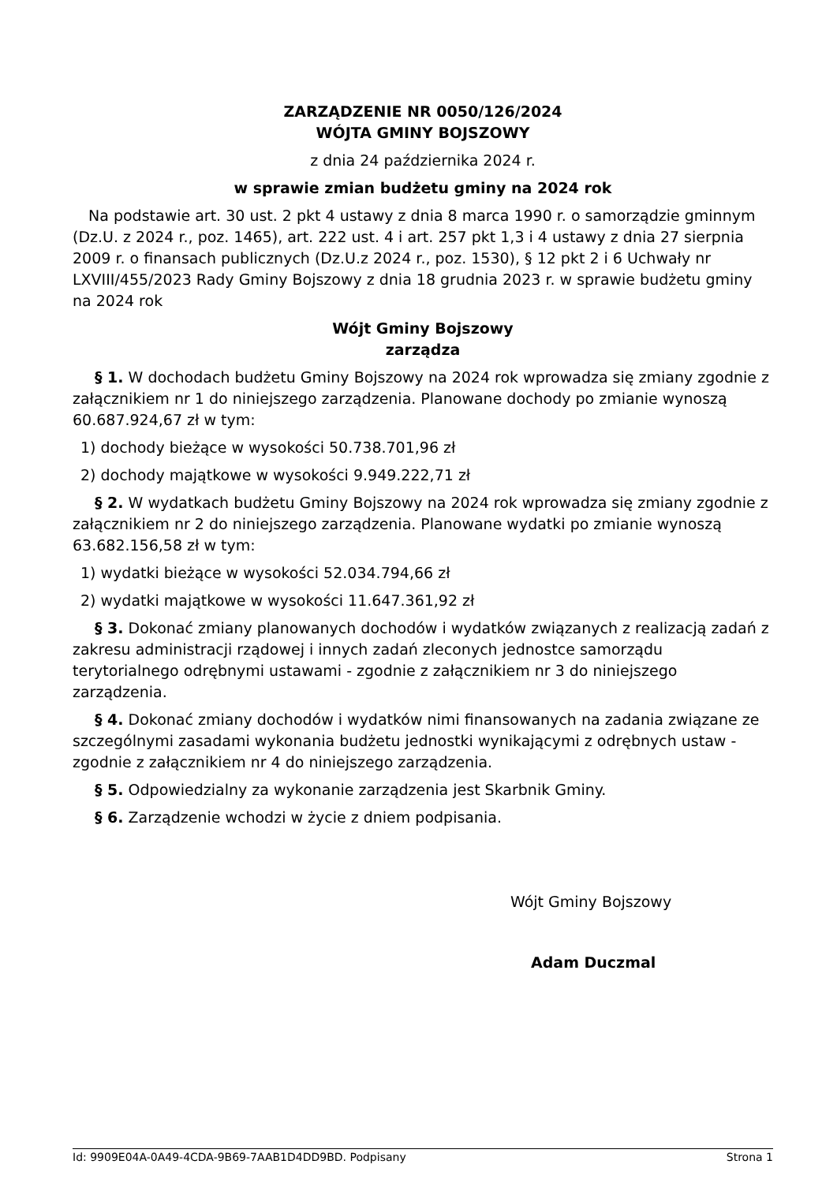ZARZĄDZENIE NR 0050/126/2024
WÓJTA GMINY BOJSZOWY
z dnia 24 października 2024 r.
w sprawie zmian budżetu gminy na 2024 rok
Na podstawie art. 30 ust. 2 pkt 4 ustawy z dnia 8 marca 1990 r. o samorządzie gminnym (Dz.U. z 2024 r., poz. 1465), art. 222 ust. 4 i art. 257 pkt 1,3 i 4 ustawy z dnia 27 sierpnia 2009 r. o finansach publicznych (Dz.U.z 2024 r., poz. 1530), § 12 pkt 2 i 6 Uchwały nr LXVIII/455/2023 Rady Gminy Bojszowy z dnia 18 grudnia 2023 r. w sprawie budżetu gminy na 2024 rok
Wójt Gminy Bojszowy
zarządza
§ 1. W dochodach budżetu Gminy Bojszowy na 2024 rok wprowadza się zmiany zgodnie z załącznikiem nr 1 do niniejszego zarządzenia. Planowane dochody po zmianie wynoszą 60.687.924,67 zł w tym:
1) dochody bieżące w wysokości 50.738.701,96 zł
2) dochody majątkowe w wysokości 9.949.222,71 zł
§ 2. W wydatkach budżetu Gminy Bojszowy na 2024 rok wprowadza się zmiany zgodnie z załącznikiem nr 2 do niniejszego zarządzenia. Planowane wydatki po zmianie wynoszą 63.682.156,58 zł w tym:
1) wydatki bieżące w wysokości 52.034.794,66 zł
2) wydatki majątkowe w wysokości 11.647.361,92 zł
§ 3. Dokonać zmiany planowanych dochodów i wydatków związanych z realizacją zadań z zakresu administracji rządowej i innych zadań zleconych jednostce samorządu terytorialnego odrębnymi ustawami - zgodnie z załącznikiem nr 3 do niniejszego zarządzenia.
§ 4. Dokonać zmiany dochodów i wydatków nimi finansowanych na zadania związane ze szczególnymi zasadami wykonania budżetu jednostki wynikającymi z odrębnych ustaw - zgodnie z załącznikiem nr 4 do niniejszego zarządzenia.
§ 5. Odpowiedzialny za wykonanie zarządzenia jest Skarbnik Gminy.
§ 6. Zarządzenie wchodzi w życie z dniem podpisania.
Wójt Gminy Bojszowy
Adam Duczmal
Id: 9909E04A-0A49-4CDA-9B69-7AAB1D4DD9BD. Podpisany Strona 1